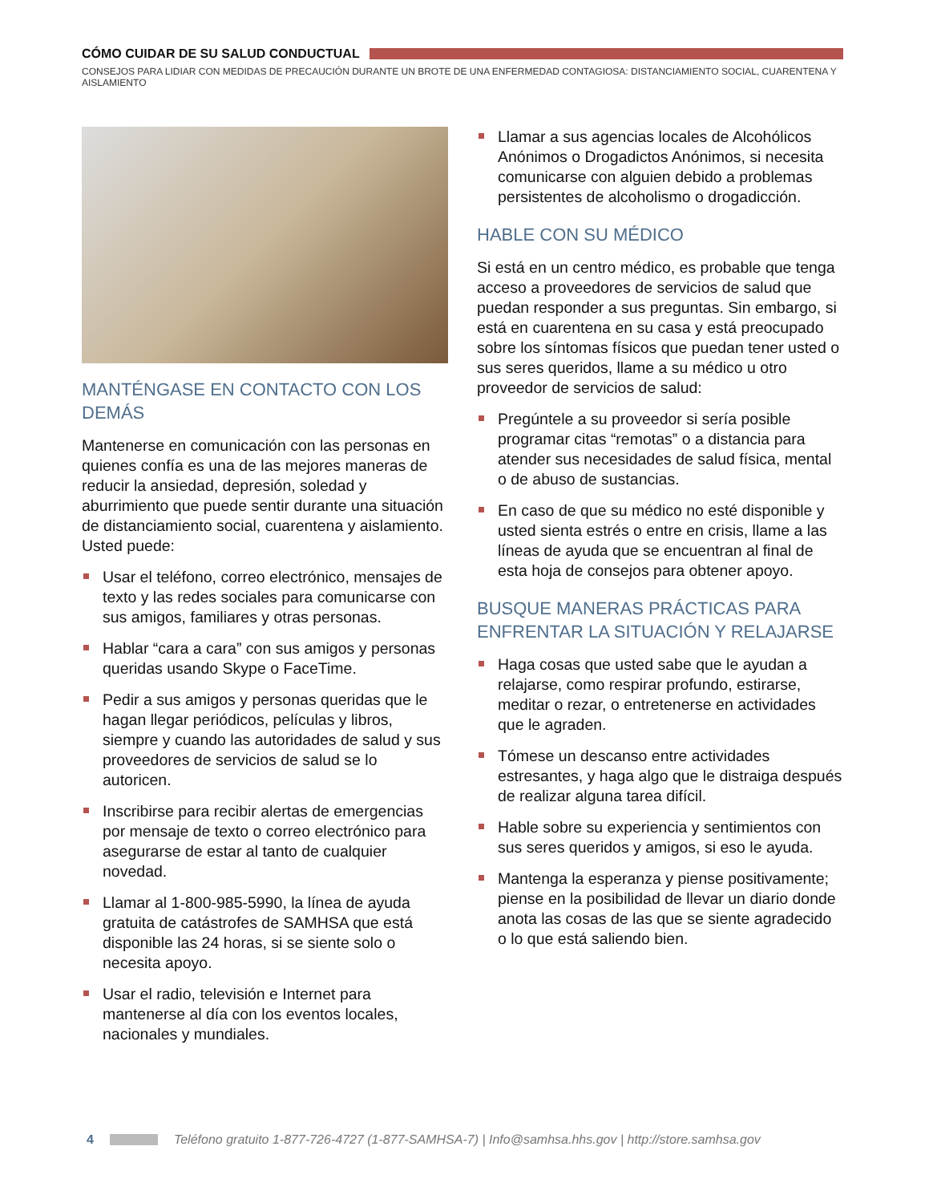CÓMO CUIDAR DE SU SALUD CONDUCTUAL
CONSEJOS PARA LIDIAR CON MEDIDAS DE PRECAUCIÓN DURANTE UN BROTE DE UNA ENFERMEDAD CONTAGIOSA: DISTANCIAMIENTO SOCIAL, CUARENTENA Y AISLAMIENTO
MANTÉNGASE EN CONTACTO CON LOS DEMÁS
Mantenerse en comunicación con las personas en quienes confía es una de las mejores maneras de reducir la ansiedad, depresión, soledad y aburrimiento que puede sentir durante una situación de distanciamiento social, cuarentena y aislamiento. Usted puede:
Usar el teléfono, correo electrónico, mensajes de texto y las redes sociales para comunicarse con sus amigos, familiares y otras personas.
Hablar “cara a cara” con sus amigos y personas queridas usando Skype o FaceTime.
Pedir a sus amigos y personas queridas que le hagan llegar periódicos, películas y libros, siempre y cuando las autoridades de salud y sus proveedores de servicios de salud se lo autoricen.
Inscribirse para recibir alertas de emergencias por mensaje de texto o correo electrónico para asegurarse de estar al tanto de cualquier novedad.
Llamar al 1-800-985-5990, la línea de ayuda gratuita de catástrofes de SAMHSA que está disponible las 24 horas, si se siente solo o necesita apoyo.
Usar el radio, televisión e Internet para mantenerse al día con los eventos locales, nacionales y mundiales.
Llamar a sus agencias locales de Alcohólicos Anónimos o Drogadictos Anónimos, si necesita comunicarse con alguien debido a problemas persistentes de alcoholismo o drogadicción.
HABLE CON SU MÉDICO
Si está en un centro médico, es probable que tenga acceso a proveedores de servicios de salud que puedan responder a sus preguntas. Sin embargo, si está en cuarentena en su casa y está preocupado sobre los síntomas físicos que puedan tener usted o sus seres queridos, llame a su médico u otro proveedor de servicios de salud:
Pregúntele a su proveedor si sería posible programar citas “remotas” o a distancia para atender sus necesidades de salud física, mental o de abuso de sustancias.
En caso de que su médico no esté disponible y usted sienta estrés o entre en crisis, llame a las líneas de ayuda que se encuentran al final de esta hoja de consejos para obtener apoyo.
BUSQUE MANERAS PRÁCTICAS PARA ENFRENTAR LA SITUACIÓN Y RELAJARSE
Haga cosas que usted sabe que le ayudan a relajarse, como respirar profundo, estirarse, meditar o rezar, o entretenerse en actividades que le agraden.
Tómese un descanso entre actividades estresantes, y haga algo que le distraiga después de realizar alguna tarea difícil.
Hable sobre su experiencia y sentimientos con sus seres queridos y amigos, si eso le ayuda.
Mantenga la esperanza y piense positivamente; piense en la posibilidad de llevar un diario donde anota las cosas de las que se siente agradecido o lo que está saliendo bien.
4
Teléfono gratuito 1-877-726-4727 (1-877-SAMHSA-7) | Info@samhsa.hhs.gov | http://store.samhsa.gov